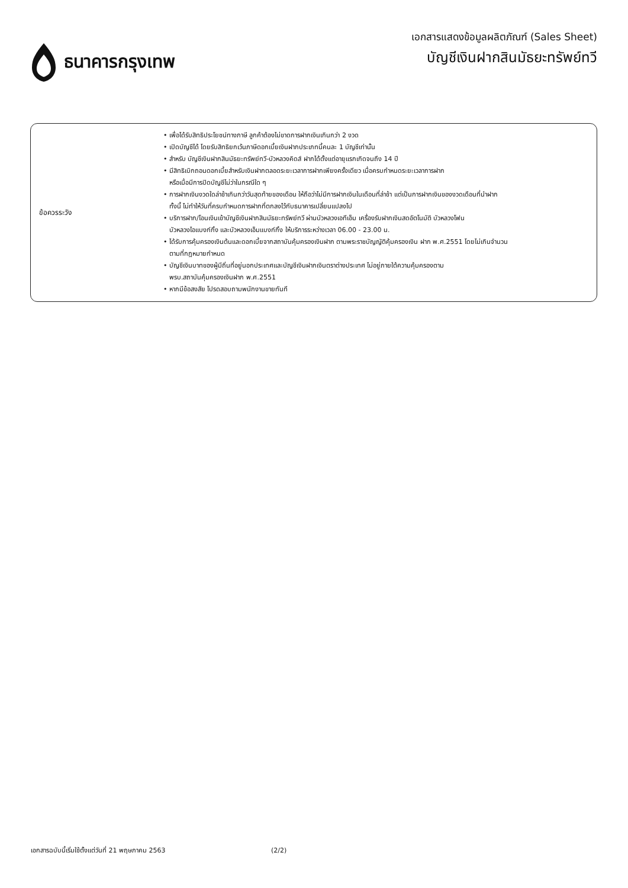ธนาคารกรุงเทพ
เอกสารแสดงข้อมูลผลิตภัณฑ์ (Sales Sheet)
บัญชีเงินฝากสินมัธยะทรัพย์ทวี
| ข้อควรระวัง | • เพื่อได้รับสิทธิประโยชน์ทางภาษี ลูกค้าต้องไม่ขาดการฝากเงินเกินกว่า 2 งวด • เปิดบัญชีได้ โดยรับสิทธิยกเว้นภาษีดอกเบี้ยเงินฝากประเภทนี้คนละ 1 บัญชีเท่านั้น • สำหรับ บัญชีเงินฝากสินมัธยะทรัพย์ทวี-บัวหลวงคิดส์ ฝากได้ตั้งแต่อายุแรกเกิดจนถึง 14 ปี • มีสิทธิเบิกถอนดอกเบี้ยสำหรับเงินฝากตลอดระยะเวลาการฝากเพียงครั้งเดียว เมื่อครบกำหนดระยะเวลาการฝาก หรือเมื่อมีการปิดบัญชีไม่ว่าในกรณีใด ๆ • การฝากเงินงวดใดล่าช้าเกินกว่าวันสุดท้ายของเดือน ให้ถือว่าไม่มีการฝากเงินในเดือนที่ล่าช้า แต่เป็นการฝากเงินของงวดเดือนที่นำฝาก ทั้งนี้ ไม่ทำให้วันที่ครบกำหนดการฝากที่ตกลงไว้กับธนาคารเปลี่ยนแปลงไป • บริการฝาก/โอนเงินเข้าบัญชีเงินฝากสินมัธยะทรัพย์ทวี ผ่านบัวหลวงเอทีเอ็ม เครื่องรับฝากเงินสดอัตโนมัติ บัวหลวงโฟน บัวหลวงไอแบงก์กิ้ง และบัวหลวงเอ็มแบงก์กิ้ง ให้บริการระหว่างเวลา 06.00 - 23.00 น. • ได้รับการคุ้มครองเงินต้นและดอกเบี้ยจากสถาบันคุ้มครองเงินฝาก ตามพระราชบัญญัติคุ้มครองเงิน ฝาก พ.ศ.2551 โดยไม่เกินจำนวน ตามที่กฎหมายกำหนด • บัญชีเงินบาทของผู้มีถิ่นที่อยู่นอกประเทศและบัญชีเงินฝากเงินตราต่างประเทศ ไม่อยู่ภายใต้ความคุ้มครองตาม พรบ.สถาบันคุ้มครองเงินฝาก พ.ศ.2551 • หากมีข้อสงสัย โปรดสอบถามพนักงานขายทันที |
เอกสารฉบับนี้เริ่มใช้ตั้งแต่วันที่ 21 พฤษภาคม 2563 (2/2)